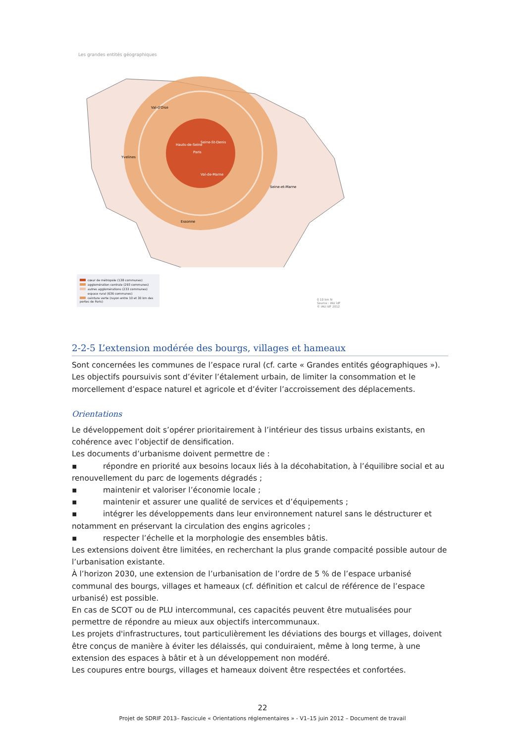Les grandes entités géographiques
Val-d'Oise
Yvelines
Seine-St-Denis
Paris
Hauts-de-Seine
Val-de-Marne
Seine-et-Marne
Essonne
cœur de métropole (138 communes)
agglomération centrale (293 communes)
autres agglomérations (233 communes)
espace rural (636 communes)
ceinture verte (rayon entre 10 et 30 km des portes de Paris)
0 10 km N
Source : IAU îdF
© IAU îdF 2012
2-2-5 L’extension modérée des bourgs, villages et hameaux
Sont concernées les communes de l’espace rural (cf. carte « Grandes entités géographiques »). Les objectifs poursuivis sont d’éviter l’étalement urbain, de limiter la consommation et le morcellement d’espace naturel et agricole et d’éviter l’accroissement des déplacements.
Orientations
Le développement doit s’opérer prioritairement à l’intérieur des tissus urbains existants, en cohérence avec l’objectif de densification.
Les documents d’urbanisme doivent permettre de :
▪ répondre en priorité aux besoins locaux liés à la décohabitation, à l’équilibre social et au renouvellement du parc de logements dégradés ;
▪ maintenir et valoriser l’économie locale ;
▪ maintenir et assurer une qualité de services et d’équipements ;
▪ intégrer les développements dans leur environnement naturel sans le déstructurer et notamment en préservant la circulation des engins agricoles ;
▪ respecter l’échelle et la morphologie des ensembles bâtis.
Les extensions doivent être limitées, en recherchant la plus grande compacité possible autour de l’urbanisation existante.
À l’horizon 2030, une extension de l’urbanisation de l’ordre de 5 % de l’espace urbanisé communal des bourgs, villages et hameaux (cf. définition et calcul de référence de l’espace urbanisé) est possible.
En cas de SCOT ou de PLU intercommunal, ces capacités peuvent être mutualisées pour permettre de répondre au mieux aux objectifs intercommunaux.
Les projets d'infrastructures, tout particulièrement les déviations des bourgs et villages, doivent être conçus de manière à éviter les délaissés, qui conduiraient, même à long terme, à une extension des espaces à bâtir et à un développement non modéré.
Les coupures entre bourgs, villages et hameaux doivent être respectées et confortées.
22
Projet de SDRIF 2013– Fascicule « Orientations réglementaires » - V1–15 juin 2012 – Document de travail